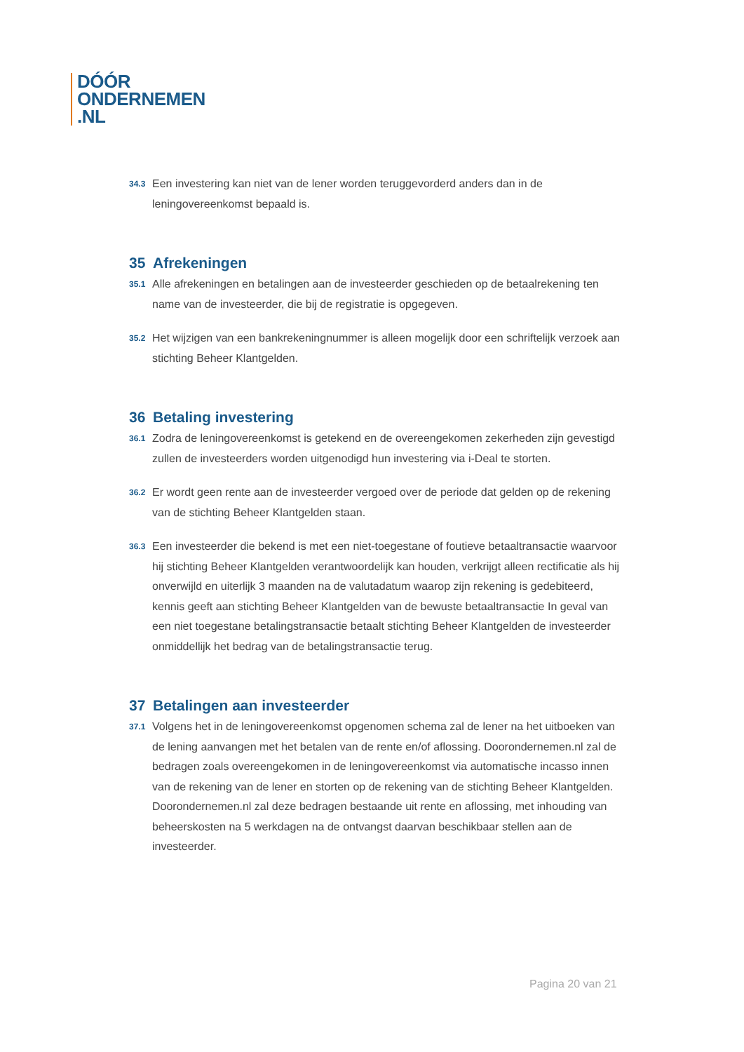DÓÓR
ONDERNEMEN
.NL
34.3
Een investering kan niet van de lener worden teruggevorderd anders dan in de leningovereenkomst bepaald is.
35 Afrekeningen
35.1
Alle afrekeningen en betalingen aan de investeerder geschieden op de betaalrekening ten name van de investeerder, die bij de registratie is opgegeven.
35.2
Het wijzigen van een bankrekeningnummer is alleen mogelijk door een schriftelijk verzoek aan stichting Beheer Klantgelden.
36 Betaling investering
36.1
Zodra de leningovereenkomst is getekend en de overeengekomen zekerheden zijn gevestigd zullen de investeerders worden uitgenodigd hun investering via i-Deal te storten.
36.2
Er wordt geen rente aan de investeerder vergoed over de periode dat gelden op de rekening van de stichting Beheer Klantgelden staan.
36.3
Een investeerder die bekend is met een niet-toegestane of foutieve betaaltransactie waarvoor hij stichting Beheer Klantgelden verantwoordelijk kan houden, verkrijgt alleen rectificatie als hij onverwijld en uiterlijk 3 maanden na de valutadatum waarop zijn rekening is gedebiteerd, kennis geeft aan stichting Beheer Klantgelden van de bewuste betaaltransactie In geval van een niet toegestane betalingstransactie betaalt stichting Beheer Klantgelden de investeerder onmiddellijk het bedrag van de betalingstransactie terug.
37 Betalingen aan investeerder
37.1
Volgens het in de leningovereenkomst opgenomen schema zal de lener na het uitboeken van de lening aanvangen met het betalen van de rente en/of aflossing. Doorondernemen.nl zal de bedragen zoals overeengekomen in de leningovereenkomst via automatische incasso innen van de rekening van de lener en storten op de rekening van de stichting Beheer Klantgelden. Doorondernemen.nl zal deze bedragen bestaande uit rente en aflossing, met inhouding van beheerskosten na 5 werkdagen na de ontvangst daarvan beschikbaar stellen aan de investeerder.
Pagina 20 van 21